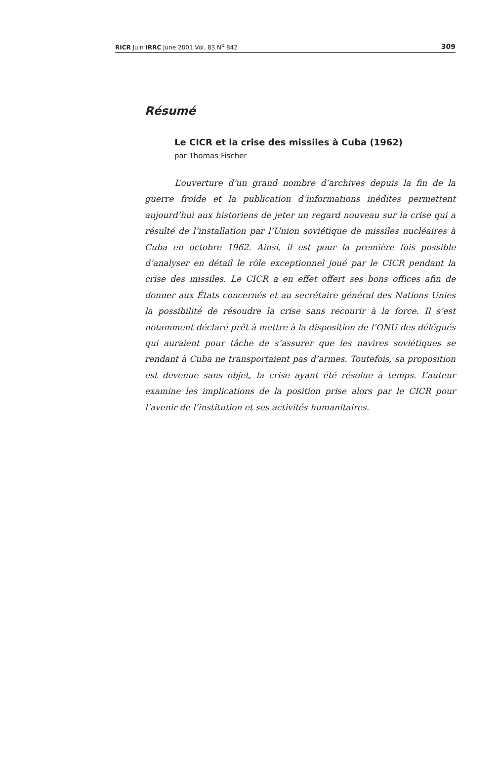RICR Juin IRRC June 2001 Vol. 83 N<sup>o</sup> 842 309
Résumé
Le CICR et la crise des missiles à Cuba (1962)
par Thomas Fischer
L’ouverture d’un grand nombre d’archives depuis la fin de la guerre froide et la publication d’informations inédites permettent aujourd’hui aux historiens de jeter un regard nouveau sur la crise qui a résulté de l’installation par l’Union soviétique de missiles nucléaires à Cuba en octobre 1962. Ainsi, il est pour la première fois possible d’analyser en détail le rôle exceptionnel joué par le CICR pendant la crise des missiles. Le CICR a en effet offert ses bons offices afin de donner aux États concernés et au secrétaire général des Nations Unies la possibilité de résoudre la crise sans recourir à la force. Il s’est notamment déclaré prêt à mettre à la disposition de l’ONU des délégués qui auraient pour tâche de s’assurer que les navires soviétiques se rendant à Cuba ne transportaient pas d’armes. Toutefois, sa proposition est devenue sans objet, la crise ayant été résolue à temps. L’auteur examine les implications de la position prise alors par le CICR pour l’avenir de l’institution et ses activités humanitaires.